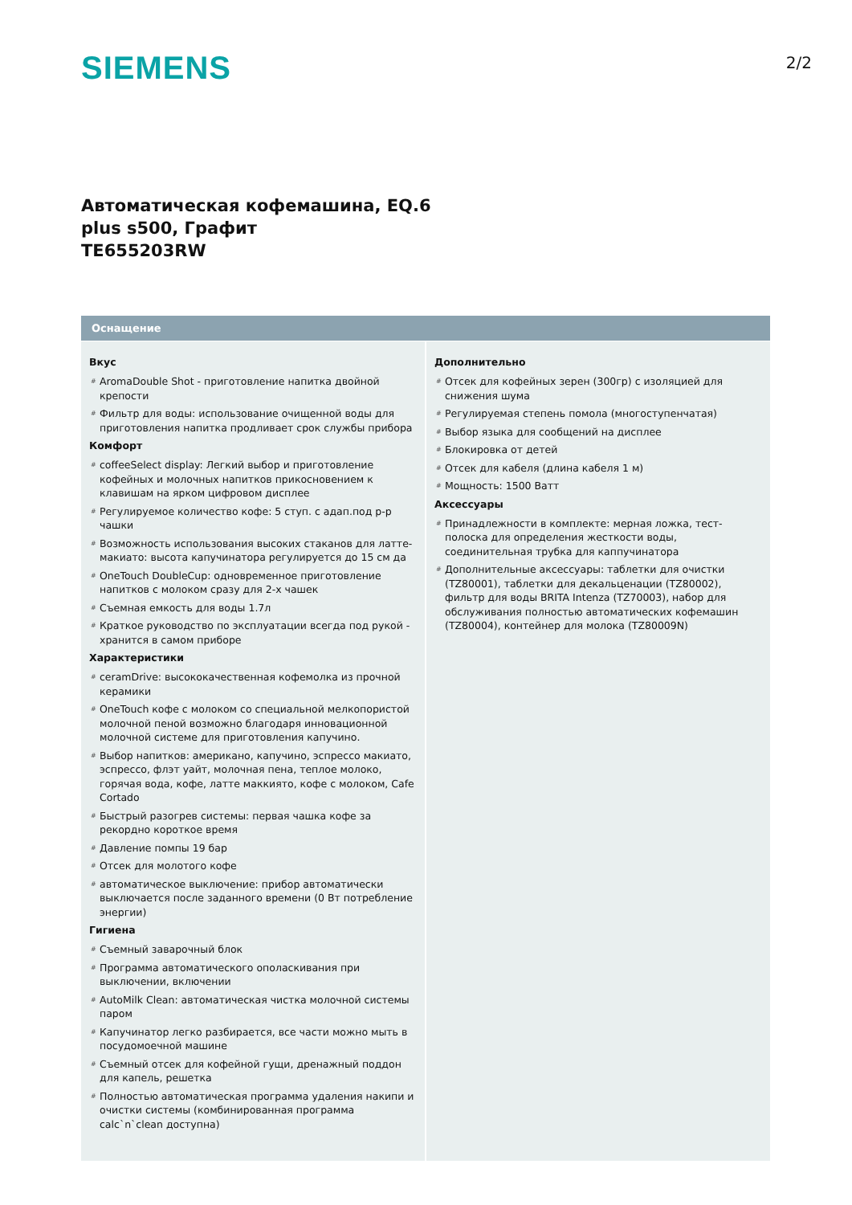SIEMENS
2/2
Автоматическая кофемашина, EQ.6
plus s500, Графит
TE655203RW
Оснащение
Вкус
# AromaDouble Shot - приготовление напитка двойной крепости
# Фильтр для воды: использование очищенной воды для приготовления напитка продливает срок службы прибора
Комфорт
# coffeeSelect display: Легкий выбор и приготовление кофейных и молочных напитков прикосновением к клавишам на ярком цифровом дисплее
# Регулируемое количество кофе: 5 ступ. с адап.под р-р чашки
# Возможность использования высоких стаканов для латте-макиато: высота капучинатора регулируется до 15 см да
# OneTouch DoubleCup: одновременное приготовление напитков с молоком сразу для 2-х чашек
# Съемная емкость для воды 1.7л
# Краткое руководство по эксплуатации всегда под рукой - хранится в самом приборе
Характеристики
# ceramDrive: высококачественная кофемолка из прочной керамики
# OneTouch кофе с молоком со специальной мелкопористой молочной пеной возможно благодаря инновационной молочной системе для приготовления капучино.
# Выбор напитков: американо, капучино, эспрессо макиато, эспрессо, флэт уайт, молочная пена, теплое молоко, горячая вода, кофе, латте маккиято, кофе с молоком, Cafe Cortado
# Быстрый разогрев системы: первая чашка кофе за рекордно короткое время
# Давление помпы 19 бар
# Отсек для молотого кофе
# автоматическое выключение: прибор автоматически выключается после заданного времени (0 Вт потребление энергии)
Гигиена
# Съемный заварочный блок
# Программа автоматического ополаскивания при выключении, включении
# AutoMilk Clean: автоматическая чистка молочной системы паром
# Капучинатор легко разбирается, все части можно мыть в посудомоечной машине
# Съемный отсек для кофейной гущи, дренажный поддон для капель, решетка
# Полностью автоматическая программа удаления накипи и очистки системы (комбинированная программа calc`n`clean доступна)
Дополнительно
# Отсек для кофейных зерен (300гр) с изоляцией для снижения шума
# Регулируемая степень помола (многоступенчатая)
# Выбор языка для сообщений на дисплее
# Блокировка от детей
# Отсек для кабеля (длина кабеля 1 м)
# Мощность: 1500 Ватт
Аксессуары
# Принадлежности в комплекте: мерная ложка, тест-полоска для определения жесткости воды, соединительная трубка для каппучинатора
# Дополнительные аксессуары: таблетки для очистки (TZ80001), таблетки для декальценации (TZ80002), фильтр для воды BRITA Intenza (TZ70003), набор для обслуживания полностью автоматических кофемашин (TZ80004), контейнер для молока (TZ80009N)